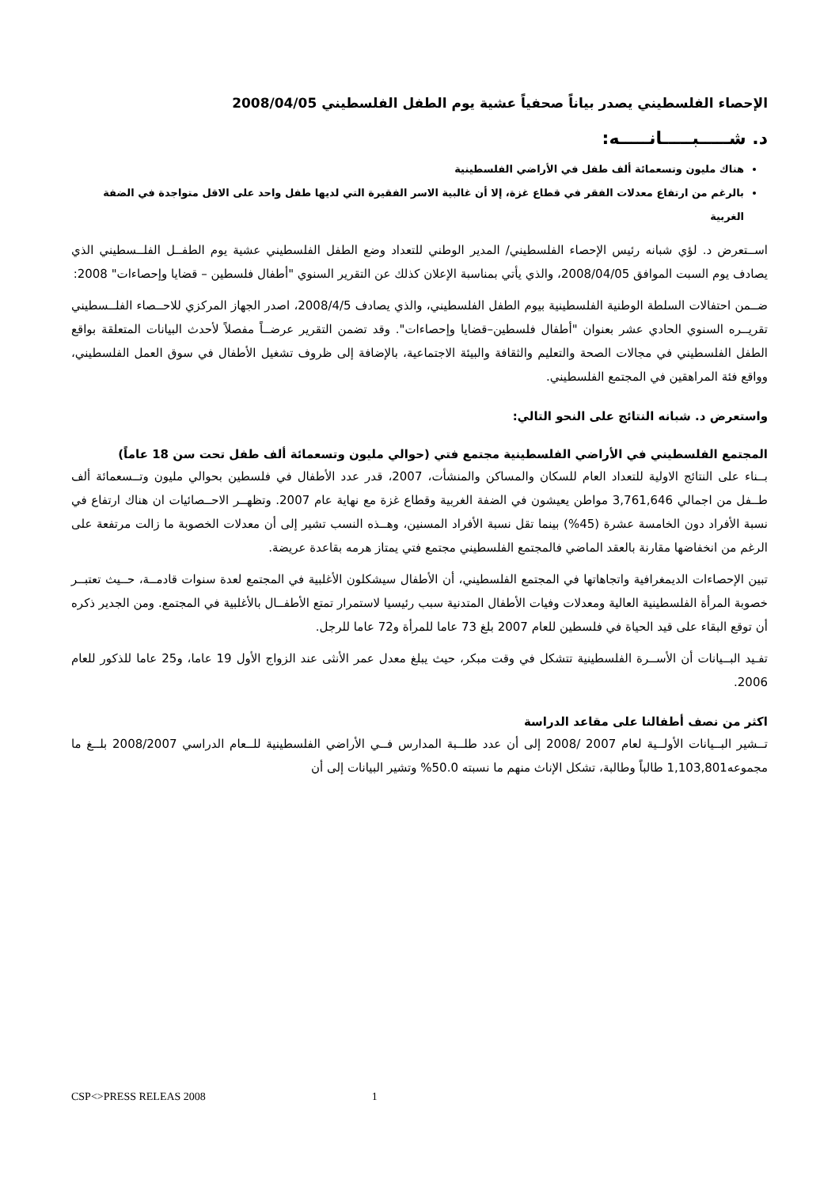الإحصاء الفلسطيني يصدر بياناً صحفياً عشية يوم الطفل الفلسطيني 2008/04/05
د. شـــــبـــــانـــــه:
هناك مليون وتسعمائة ألف طفل في الأراضي الفلسطينية
بالرغم من ارتفاع معدلات الفقر في قطاع غزة، إلا أن غالبية الاسر الفقيرة التي لديها طفل واحد على الاقل متواجدة في الضفة الغربية
اســتعرض د. لؤي شبانه رئيس الإحصاء الفلسطيني/ المدير الوطني للتعداد وضع الطفل الفلسطيني عشية يوم الطفــل الفلــسطيني الذي يصادف يوم السبت الموافق 2008/04/05، والذي يأتي بمناسبة الإعلان كذلك عن التقرير السنوي "أطفال فلسطين – قضايا وإحصاءات" 2008:
ضــمن احتفالات السلطة الوطنية الفلسطينية بيوم الطفل الفلسطيني، والذي يصادف 2008/4/5، اصدر الجهاز المركزي للاحــصاء الفلــسطيني تقريــره السنوي الحادي عشر بعنوان "أطفال فلسطين–قضايا وإحصاءات". وقد تضمن التقرير عرضــاً مفصلاً لأحدث البيانات المتعلقة بواقع الطفل الفلسطيني في مجالات الصحة والتعليم والثقافة والبيئة الاجتماعية، بالإضافة إلى ظروف تشغيل الأطفال في سوق العمل الفلسطيني، وواقع فئة المراهقين في المجتمع الفلسطيني.
واستعرض د. شبانه النتائج على النحو التالي:
المجتمع الفلسطيني في الأراضي الفلسطينية مجتمع فتي (حوالي مليون وتسعمائة ألف طفل تحت سن 18 عاماً)
بــناء على النتائج الاولية للتعداد العام للسكان والمساكن والمنشأت، 2007، قدر عدد الأطفال في فلسطين بحوالي مليون وتــسعمائة ألف طــفل من اجمالي 3,761,646 مواطن يعيشون في الضفة الغربية وقطاع غزة مع نهاية عام 2007. وتظهــر الاحــصائيات ان هناك ارتفاع في نسبة الأفراد دون الخامسة عشرة (45%) بينما تقل نسبة الأفراد المسنين، وهــذه النسب تشير إلى أن معدلات الخصوبة ما زالت مرتفعة على الرغم من انخفاضها مقارنة بالعقد الماضي فالمجتمع الفلسطيني مجتمع فتي يمتاز هرمه بقاعدة عريضة.
تبين الإحصاءات الديمغرافية واتجاهاتها في المجتمع الفلسطيني، أن الأطفال سيشكلون الأغلبية في المجتمع لعدة سنوات قادمــة، حــيث تعتبــر خصوبة المرأة الفلسطينية العالية ومعدلات وفيات الأطفال المتدنية سبب رئيسيا لاستمرار تمتع الأطفــال بالأغلبية في المجتمع. ومن الجدير ذكره أن توقع البقاء على قيد الحياة في فلسطين للعام 2007 بلغ 73 عاما للمرأة و72 عاما للرجل.
تفـيد البــيانات أن الأســرة الفلسطينية تتشكل في وقت مبكر، حيث يبلغ معدل عمر الأنثى عند الزواج الأول 19 عاما، و25 عاما للذكور للعام 2006.
اكثر من نصف أطفالنا على مقاعد الدراسة
تــشير البــيانات الأولــية لعام 2007 /2008 إلى أن عدد طلــبة المدارس فــي الأراضي الفلسطينية للــعام الدراسي 2008/2007 بلــغ ما مجموعه1,103,801 طالباً وطالبة، تشكل الإناث منهم ما نسبته 50.0% وتشير البيانات إلى أن
CSP<>PRESS RELEAS 2008 1